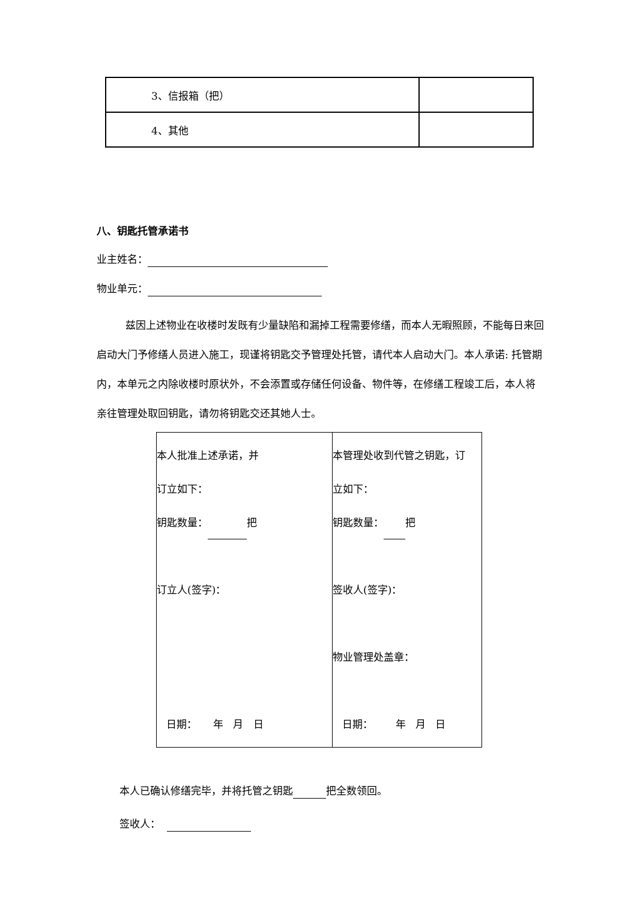| 3、信报箱（把） | |
| 4、其他 | |
八、钥匙托管承诺书
业主姓名：
物业单元：
兹因上述物业在收楼时发既有少量缺陷和漏掉工程需要修缮，而本人无暇照顾，不能每日来回启动大门予修缮人员进入施工，现谨将钥匙交予管理处托管，请代本人启动大门。本人承诺: 托管期内，本单元之内除收楼时原状外，不会添置或存储任何设备、物件等，在修缮工程竣工后，本人将亲往管理处取回钥匙，请勿将钥匙交还其她人士。
| 本人批准上述承诺，并 订立如下： 钥匙数量： 把 订立人(签字)： 日期： 年 月 日 | 本管理处收到代管之钥匙，订 立如下： 钥匙数量： 把 签收人(签字)： 物业管理处盖章： 日期： 年 月 日 |
本人已确认修缮完毕，并将托管之钥匙 把全数领回。
签收人：